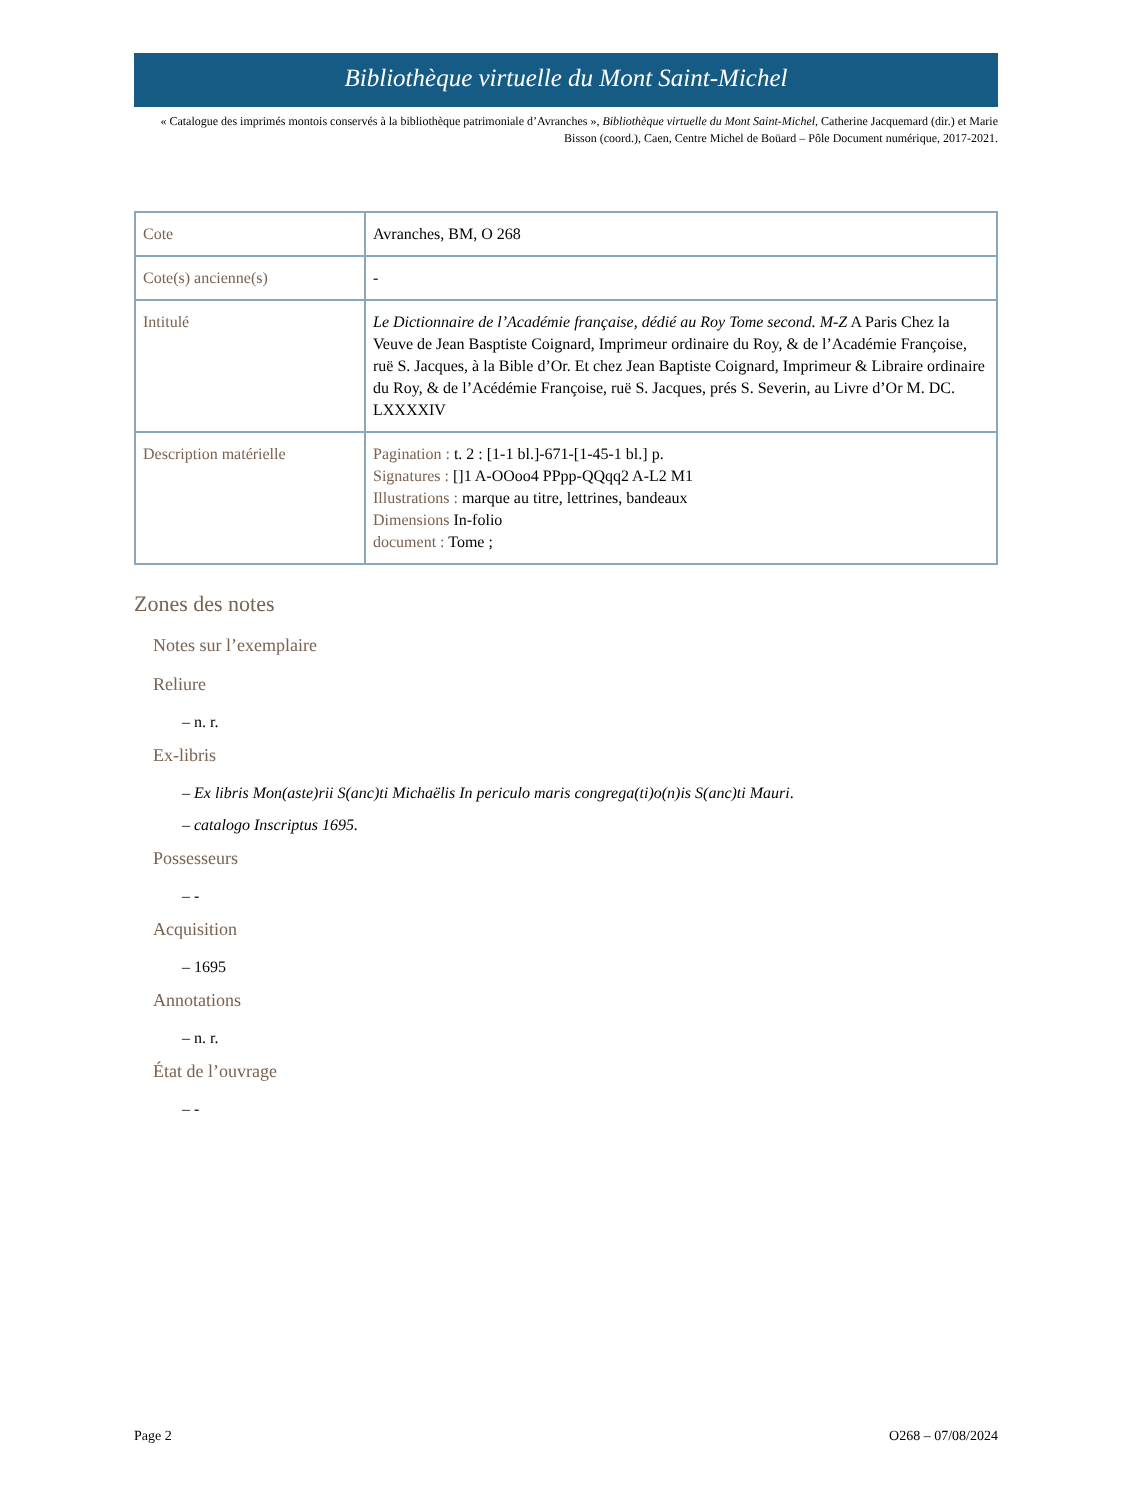Bibliothèque virtuelle du Mont Saint-Michel
« Catalogue des imprimés montois conservés à la bibliothèque patrimoniale d’Avranches », Bibliothèque virtuelle du Mont Saint-Michel, Catherine Jacquemard (dir.) et Marie Bisson (coord.), Caen, Centre Michel de Boüard – Pôle Document numérique, 2017-2021.
| Cote | Avranches, BM, O 268 |
| Cote(s) ancienne(s) | - |
| Intitulé | Le Dictionnaire de l’Académie française, dédié au Roy Tome second. M-Z A Paris Chez la Veuve de Jean Basptiste Coignard, Imprimeur ordinaire du Roy, & de l’Académie Françoise, ruë S. Jacques, à la Bible d’Or. Et chez Jean Baptiste Coignard, Imprimeur & Libraire ordinaire du Roy, & de l’Acédémie Françoise, ruë S. Jacques, prés S. Severin, au Livre d’Or M. DC. LXXXXIV |
| Description matérielle | Pagination : t. 2 : [1-1 bl.]-671-[1-45-1 bl.] p. Signatures : []1 A-OOoo4 PPpp-QQqq2 A-L2 M1 Illustrations : marque au titre, lettrines, bandeaux Dimensions In-folio document : Tome ; |
Zones des notes
Notes sur l’exemplaire
Reliure
– n. r.
Ex-libris
– Ex libris Mon(aste)rii S(anc)ti Michaëlis In periculo maris congrega(ti)o(n)is S(anc)ti Mauri.
– catalogo Inscriptus 1695.
Possesseurs
– -
Acquisition
– 1695
Annotations
– n. r.
État de l’ouvrage
– -
Page 2 O268 – 07/08/2024